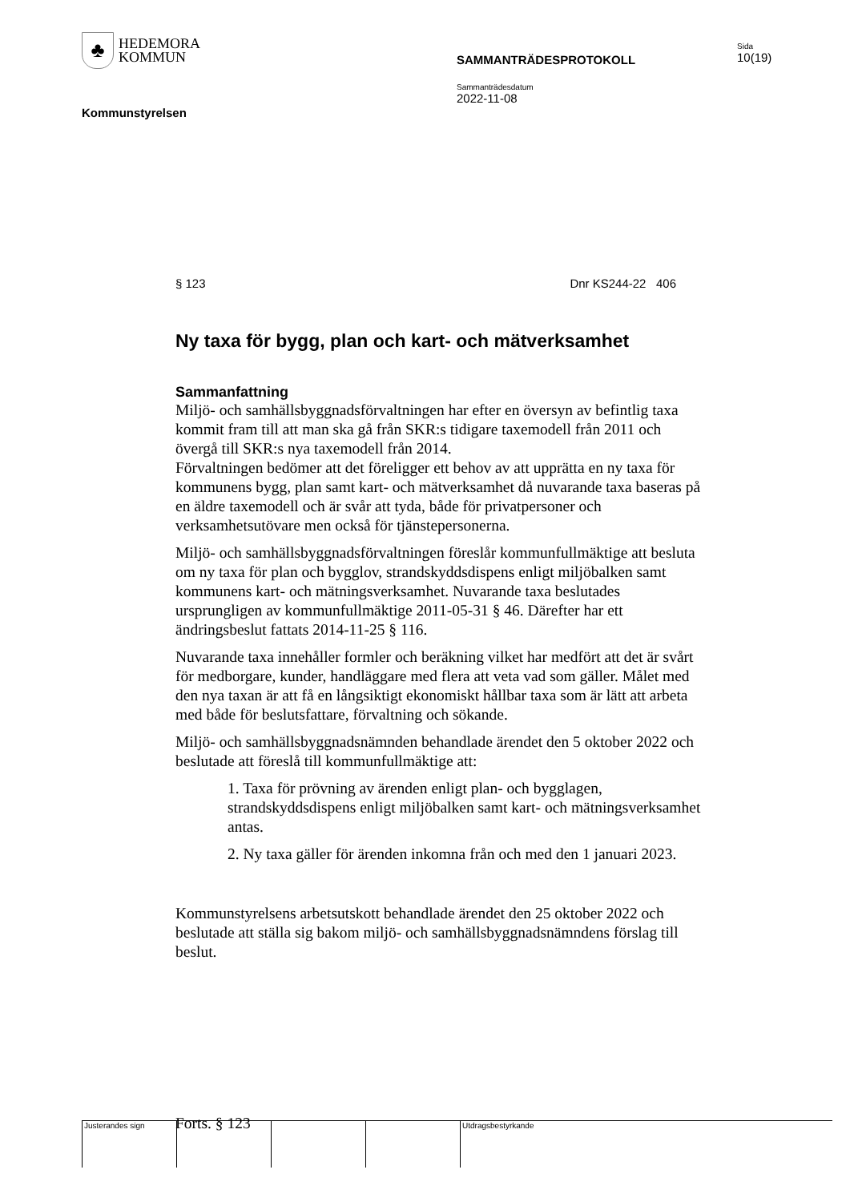♣
HEDEMORA
KOMMUN
Kommunstyrelsen
SAMMANTRÄDESPROTOKOLL
Sammanträdesdatum
2022-11-08
Sida
10(19)
§ 123 Dnr KS244-22 406
Ny taxa för bygg, plan och kart- och mätverksamhet
Sammanfattning
Miljö- och samhällsbyggnadsförvaltningen har efter en översyn av befintlig taxa kommit fram till att man ska gå från SKR:s tidigare taxemodell från 2011 och övergå till SKR:s nya taxemodell från 2014.
Förvaltningen bedömer att det föreligger ett behov av att upprätta en ny taxa för kommunens bygg, plan samt kart- och mätverksamhet då nuvarande taxa baseras på en äldre taxemodell och är svår att tyda, både för privatpersoner och verksamhetsutövare men också för tjänstepersonerna.
Miljö- och samhällsbyggnadsförvaltningen föreslår kommunfullmäktige att besluta om ny taxa för plan och bygglov, strandskyddsdispens enligt miljöbalken samt kommunens kart- och mätningsverksamhet. Nuvarande taxa beslutades ursprungligen av kommunfullmäktige 2011-05-31 § 46. Därefter har ett ändringsbeslut fattats 2014-11-25 § 116.
Nuvarande taxa innehåller formler och beräkning vilket har medfört att det är svårt för medborgare, kunder, handläggare med flera att veta vad som gäller. Målet med den nya taxan är att få en långsiktigt ekonomiskt hållbar taxa som är lätt att arbeta med både för beslutsfattare, förvaltning och sökande.
Miljö- och samhällsbyggnadsnämnden behandlade ärendet den 5 oktober 2022 och beslutade att föreslå till kommunfullmäktige att:
1. Taxa för prövning av ärenden enligt plan- och bygglagen, strandskyddsdispens enligt miljöbalken samt kart- och mätningsverksamhet antas.
2. Ny taxa gäller för ärenden inkomna från och med den 1 januari 2023.
Kommunstyrelsens arbetsutskott behandlade ärendet den 25 oktober 2022 och beslutade att ställa sig bakom miljö- och samhällsbyggnadsnämndens förslag till beslut.
Forts. § 123
Justerandes sign Utdragsbestyrkande